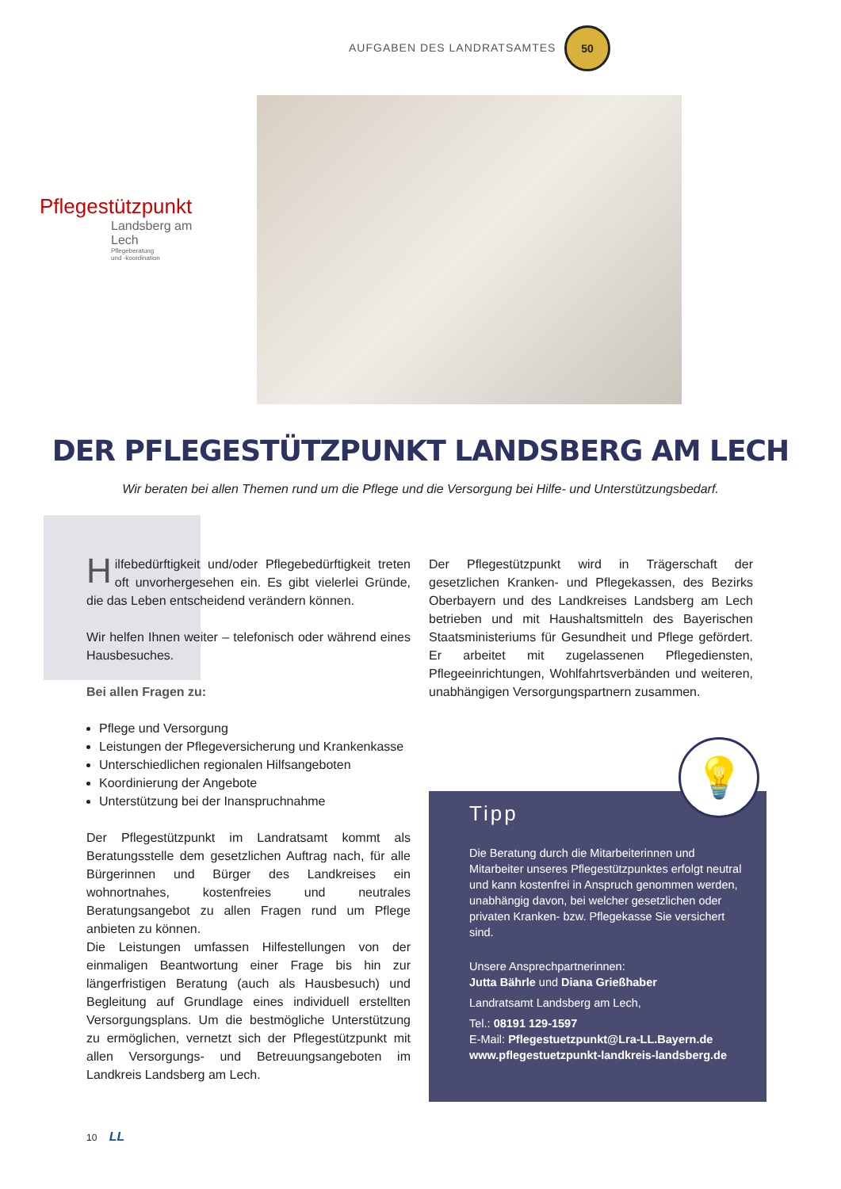AUFGABEN DES LANDRATSAMTES
50
Pflegestützpunkt
Landsberg am Lech
Pflegeberatung
und -koordination
DER PFLEGESTÜTZPUNKT LANDSBERG AM LECH
Wir beraten bei allen Themen rund um die Pflege und die Versorgung bei Hilfe- und Unterstützungsbedarf.
Hilfebedürftigkeit und/oder Pflegebedürftigkeit treten oft unvorhergesehen ein. Es gibt vielerlei Gründe, die das Leben entscheidend verändern können.
Wir helfen Ihnen weiter – telefonisch oder während eines Hausbesuches.
Bei allen Fragen zu:
Pflege und Versorgung
Leistungen der Pflegeversicherung und Krankenkasse
Unterschiedlichen regionalen Hilfsangeboten
Koordinierung der Angebote
Unterstützung bei der Inanspruchnahme
Der Pflegestützpunkt im Landratsamt kommt als Beratungsstelle dem gesetzlichen Auftrag nach, für alle Bürgerinnen und Bürger des Landkreises ein wohnortnahes, kostenfreies und neutrales Beratungsangebot zu allen Fragen rund um Pflege anbieten zu können.
Die Leistungen umfassen Hilfestellungen von der einmaligen Beantwortung einer Frage bis hin zur längerfristigen Beratung (auch als Hausbesuch) und Begleitung auf Grundlage eines individuell erstellten Versorgungsplans. Um die bestmögliche Unterstützung zu ermöglichen, vernetzt sich der Pflegestützpunkt mit allen Versorgungs- und Betreuungsangeboten im Landkreis Landsberg am Lech.
Der Pflegestützpunkt wird in Trägerschaft der gesetzlichen Kranken- und Pflegekassen, des Bezirks Oberbayern und des Landkreises Landsberg am Lech betrieben und mit Haushaltsmitteln des Bayerischen Staatsministeriums für Gesundheit und Pflege gefördert. Er arbeitet mit zugelassenen Pflegediensten, Pflegeeinrichtungen, Wohlfahrtsverbänden und weiteren, unabhängigen Versorgungspartnern zusammen.
Tipp
Die Beratung durch die Mitarbeiterinnen und Mitarbeiter unseres Pflegestützpunktes erfolgt neutral und kann kostenfrei in Anspruch genommen werden, unabhängig davon, bei welcher gesetzlichen oder privaten Kranken- bzw. Pflegekasse Sie versichert sind.
Unsere Ansprechpartnerinnen:
Jutta Bährle und Diana Grießhaber
Landratsamt Landsberg am Lech,
Tel.: 08191 129-1597
E-Mail: Pflegestuetzpunkt@Lra-LL.Bayern.de
www.pflegestuetzpunkt-landkreis-landsberg.de
💡
10 LL